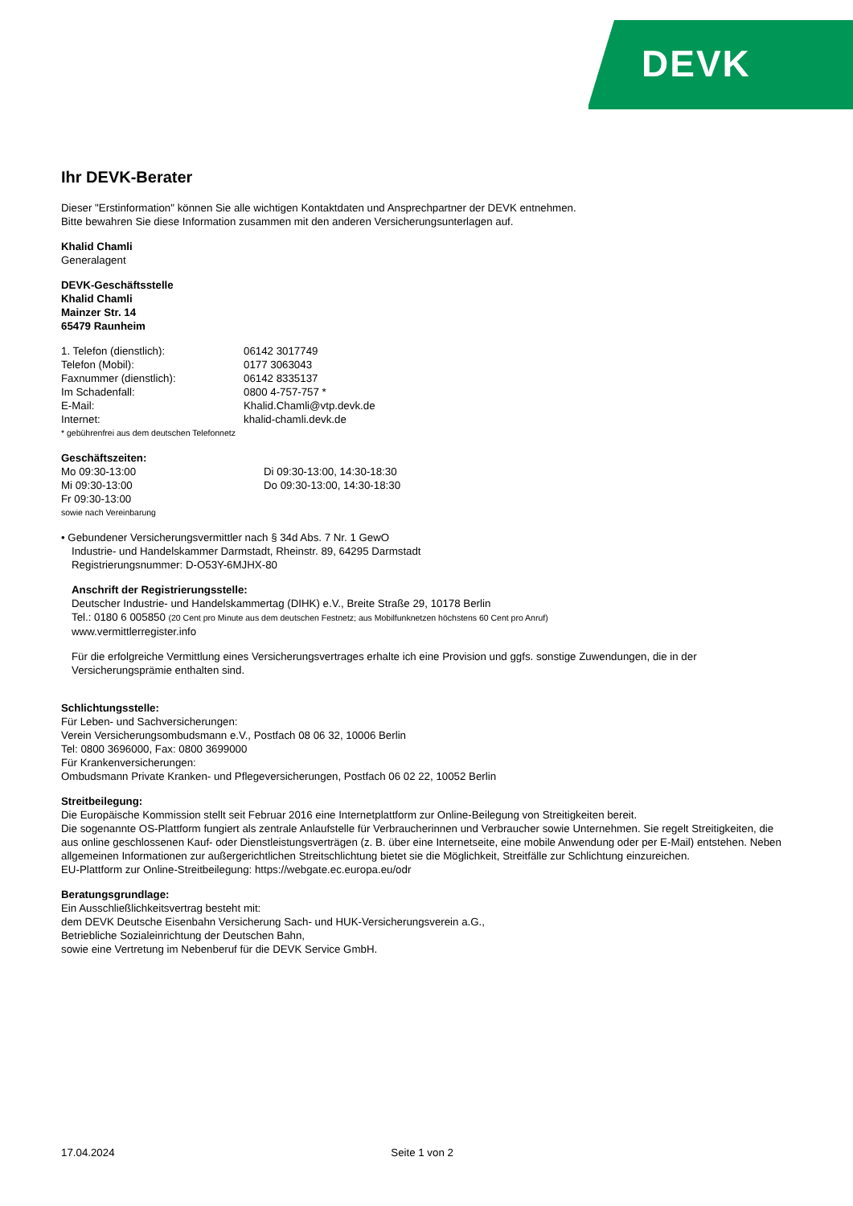DEVK
Ihr DEVK-Berater
Dieser "Erstinformation" können Sie alle wichtigen Kontaktdaten und Ansprechpartner der DEVK entnehmen.
Bitte bewahren Sie diese Information zusammen mit den anderen Versicherungsunterlagen auf.
Khalid Chamli
Generalagent
DEVK-Geschäftsstelle
Khalid Chamli
Mainzer Str. 14
65479 Raunheim
| 1. Telefon (dienstlich): | 06142 3017749 |
| Telefon (Mobil): | 0177 3063043 |
| Faxnummer (dienstlich): | 06142 8335137 |
| Im Schadenfall: | 0800 4-757-757 * |
| E-Mail: | Khalid.Chamli@vtp.devk.de |
| Internet: | khalid-chamli.devk.de |
* gebührenfrei aus dem deutschen Telefonnetz
Geschäftszeiten:
| Mo 09:30-13:00 | Di 09:30-13:00, 14:30-18:30 |
| Mi 09:30-13:00 | Do 09:30-13:00, 14:30-18:30 |
| Fr 09:30-13:00 | |
sowie nach Vereinbarung
• Gebundener Versicherungsvermittler nach § 34d Abs. 7 Nr. 1 GewO
Industrie- und Handelskammer Darmstadt, Rheinstr. 89, 64295 Darmstadt
Registrierungsnummer: D-O53Y-6MJHX-80
Anschrift der Registrierungsstelle:
Deutscher Industrie- und Handelskammertag (DIHK) e.V., Breite Straße 29, 10178 Berlin
Tel.: 0180 6 005850 (20 Cent pro Minute aus dem deutschen Festnetz; aus Mobilfunknetzen höchstens 60 Cent pro Anruf)
www.vermittlerregister.info
Für die erfolgreiche Vermittlung eines Versicherungsvertrages erhalte ich eine Provision und ggfs. sonstige Zuwendungen, die in der Versicherungsprämie enthalten sind.
Schlichtungsstelle:
Für Leben- und Sachversicherungen:
Verein Versicherungsombudsmann e.V., Postfach 08 06 32, 10006 Berlin
Tel: 0800 3696000, Fax: 0800 3699000
Für Krankenversicherungen:
Ombudsmann Private Kranken- und Pflegeversicherungen, Postfach 06 02 22, 10052 Berlin
Streitbeilegung:
Die Europäische Kommission stellt seit Februar 2016 eine Internetplattform zur Online-Beilegung von Streitigkeiten bereit.
Die sogenannte OS-Plattform fungiert als zentrale Anlaufstelle für Verbraucherinnen und Verbraucher sowie Unternehmen. Sie regelt Streitigkeiten, die aus online geschlossenen Kauf- oder Dienstleistungsverträgen (z. B. über eine Internetseite, eine mobile Anwendung oder per E-Mail) entstehen. Neben allgemeinen Informationen zur außergerichtlichen Streitschlichtung bietet sie die Möglichkeit, Streitfälle zur Schlichtung einzureichen.
EU-Plattform zur Online-Streitbeilegung: https://webgate.ec.europa.eu/odr
Beratungsgrundlage:
Ein Ausschließlichkeitsvertrag besteht mit:
dem DEVK Deutsche Eisenbahn Versicherung Sach- und HUK-Versicherungsverein a.G.,
Betriebliche Sozialeinrichtung der Deutschen Bahn,
sowie eine Vertretung im Nebenberuf für die DEVK Service GmbH.
17.04.2024 Seite 1 von 2